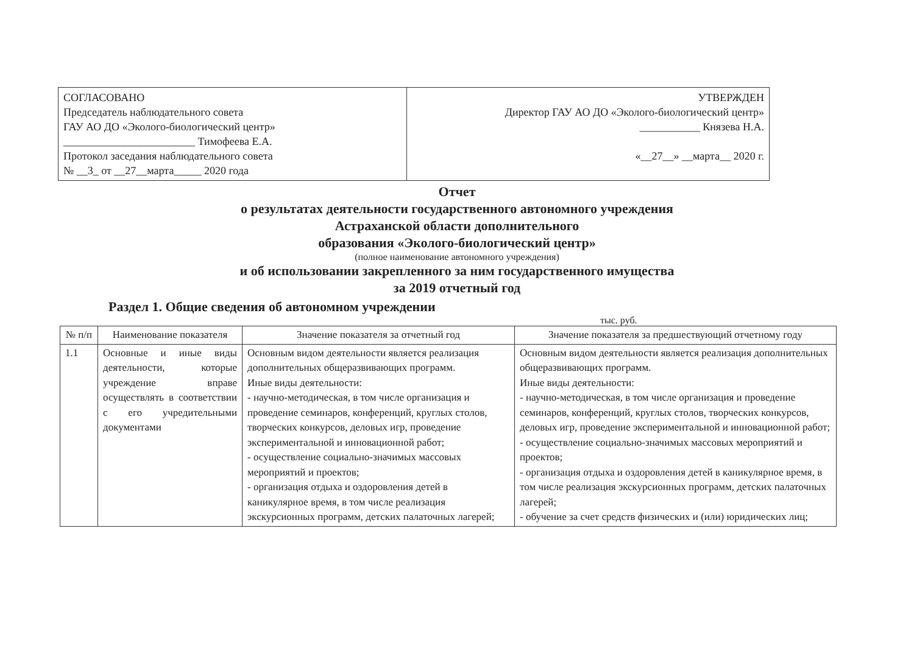| СОГЛАСОВАНО Председатель наблюдательного совета ГАУ АО ДО «Эколого-биологический центр» ________________________ Тимофеева Е.А. Протокол заседания наблюдательного совета № __3_ от __27__марта_____ 2020 года | УТВЕРЖДЕН Директор ГАУ АО ДО «Эколого-биологический центр» ___________ Князева Н.А. «__27__» __марта__ 2020 г. |
Отчет
о результатах деятельности государственного автономного учреждения
Астраханской области дополнительного
образования «Эколого-биологический центр»
(полное наименование автономного учреждения)
и об использовании закрепленного за ним государственного имущества
за 2019 отчетный год
Раздел 1. Общие сведения об автономном учреждении
тыс. руб.
| № п/п | Наименование показателя | Значение показателя за отчетный год | Значение показателя за предшествующий отчетному году |
| --- | --- | --- | --- |
| 1.1 | Основные и иные виды деятельности, которые учреждение вправе осуществлять в соответствии с его учредительными документами | Основным видом деятельности является реализация дополнительных общеразвивающих программ. Иные виды деятельности: - научно-методическая, в том числе организация и проведение семинаров, конференций, круглых столов, творческих конкурсов, деловых игр, проведение экспериментальной и инновационной работ; - осуществление социально-значимых массовых мероприятий и проектов; - организация отдыха и оздоровления детей в каникулярное время, в том числе реализация экскурсионных программ, детских палаточных лагерей; | Основным видом деятельности является реализация дополнительных общеразвивающих программ. Иные виды деятельности: - научно-методическая, в том числе организация и проведение семинаров, конференций, круглых столов, творческих конкурсов, деловых игр, проведение экспериментальной и инновационной работ; - осуществление социально-значимых массовых мероприятий и проектов; - организация отдыха и оздоровления детей в каникулярное время, в том числе реализация экскурсионных программ, детских палаточных лагерей; - обучение за счет средств физических и (или) юридических лиц; |